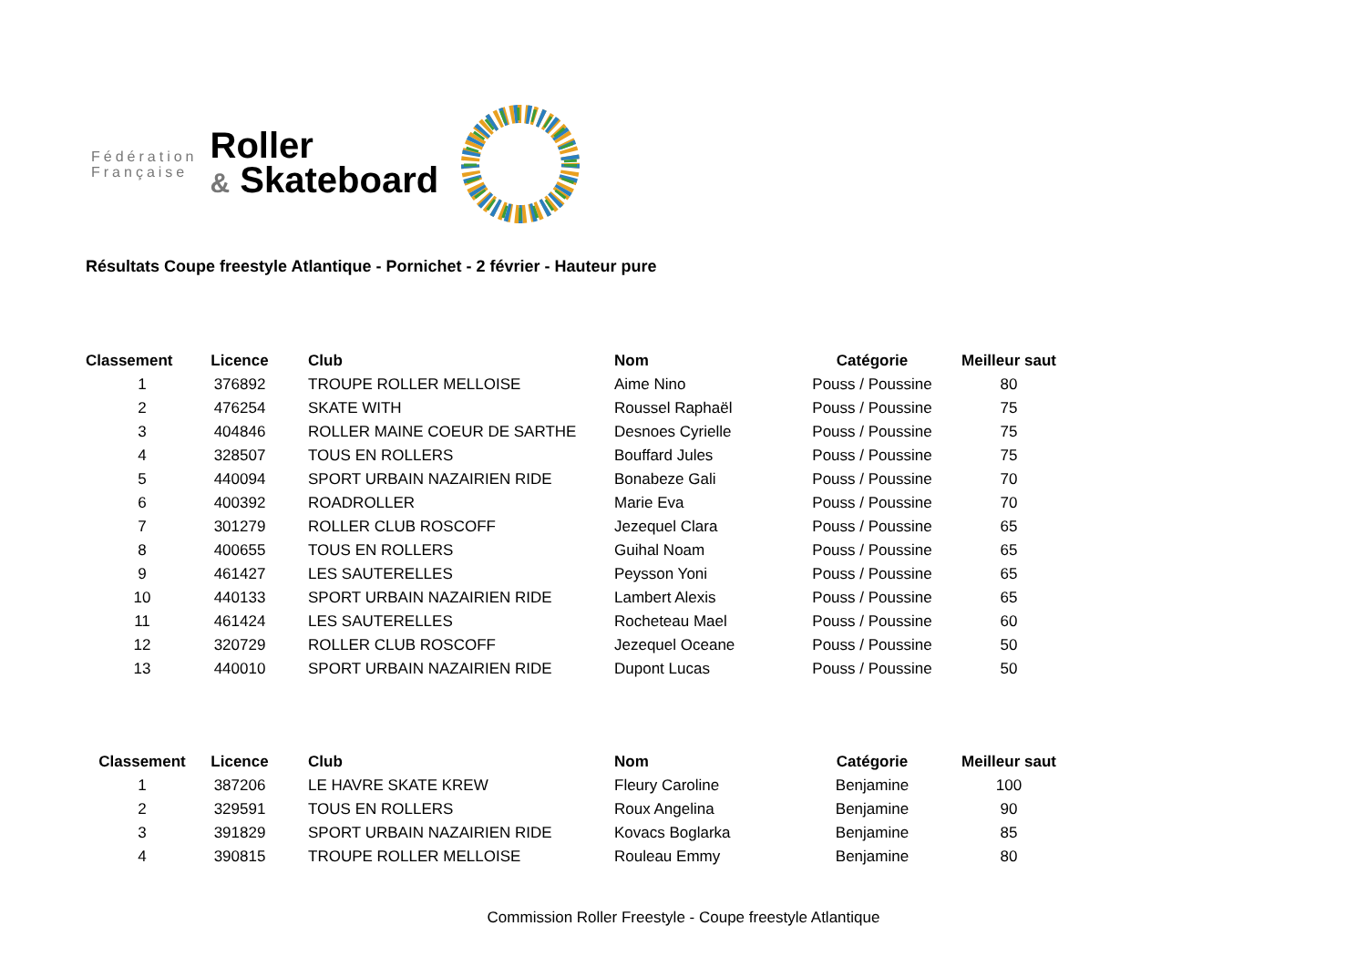Fédération
Française
Roller
& Skateboard
Résultats Coupe freestyle Atlantique - Pornichet - 2 février - Hauteur pure
| Classement | Licence | Club | Nom | Catégorie | Meilleur saut |
| --- | --- | --- | --- | --- | --- |
| 1 | 376892 | TROUPE ROLLER MELLOISE | Aime Nino | Pouss / Poussine | 80 |
| 2 | 476254 | SKATE WITH | Roussel Raphaël | Pouss / Poussine | 75 |
| 3 | 404846 | ROLLER MAINE COEUR DE SARTHE | Desnoes Cyrielle | Pouss / Poussine | 75 |
| 4 | 328507 | TOUS EN ROLLERS | Bouffard Jules | Pouss / Poussine | 75 |
| 5 | 440094 | SPORT URBAIN NAZAIRIEN RIDE | Bonabeze Gali | Pouss / Poussine | 70 |
| 6 | 400392 | ROADROLLER | Marie Eva | Pouss / Poussine | 70 |
| 7 | 301279 | ROLLER CLUB ROSCOFF | Jezequel Clara | Pouss / Poussine | 65 |
| 8 | 400655 | TOUS EN ROLLERS | Guihal Noam | Pouss / Poussine | 65 |
| 9 | 461427 | LES SAUTERELLES | Peysson Yoni | Pouss / Poussine | 65 |
| 10 | 440133 | SPORT URBAIN NAZAIRIEN RIDE | Lambert Alexis | Pouss / Poussine | 65 |
| 11 | 461424 | LES SAUTERELLES | Rocheteau Mael | Pouss / Poussine | 60 |
| 12 | 320729 | ROLLER CLUB ROSCOFF | Jezequel Oceane | Pouss / Poussine | 50 |
| 13 | 440010 | SPORT URBAIN NAZAIRIEN RIDE | Dupont Lucas | Pouss / Poussine | 50 |
| Classement | Licence | Club | Nom | Catégorie | Meilleur saut |
| --- | --- | --- | --- | --- | --- |
| 1 | 387206 | LE HAVRE SKATE KREW | Fleury Caroline | Benjamine | 100 |
| 2 | 329591 | TOUS EN ROLLERS | Roux Angelina | Benjamine | 90 |
| 3 | 391829 | SPORT URBAIN NAZAIRIEN RIDE | Kovacs Boglarka | Benjamine | 85 |
| 4 | 390815 | TROUPE ROLLER MELLOISE | Rouleau Emmy | Benjamine | 80 |
Commission Roller Freestyle - Coupe freestyle Atlantique